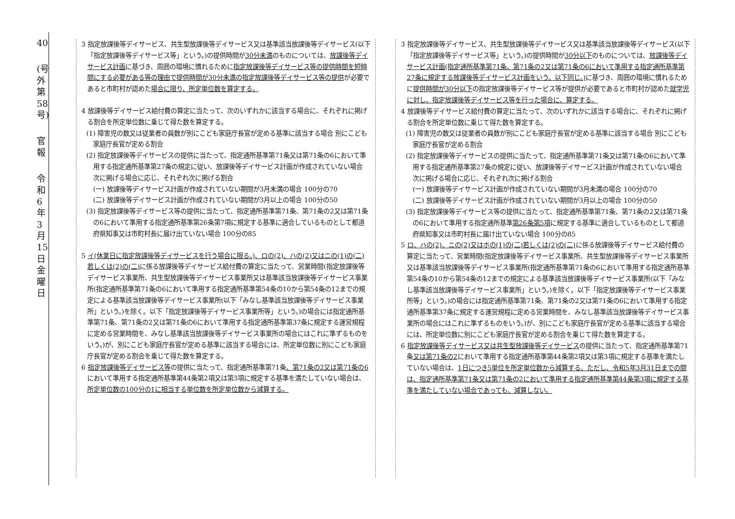40
(号外第58号)
官 報
令和6年3月15日 金曜日
3 指定放課後等デイサービス、共生型放課後等デイサービス又は基準該当放課後等デイサービス(以下「指定放課後等デイサービス等」という。)の提供時間が30分未満のものについては、放課後等デイサービス計画に基づき、周囲の環境に慣れるために指定放課後等デイサービス等の提供時間を短時間にする必要がある等の理由で提供時間が30分未満の指定放課後等デイサービス等の提供が必要であると市町村が認めた場合に限り、所定単位数を算定する。
4 放課後等デイサービス給付費の算定に当たって、次のいずれかに該当する場合に、それぞれに掲げる割合を所定単位数に乗じて得た数を算定する。
(1) 障害児の数又は従業者の員数が別にこども家庭庁長官が定める基準に該当する場合 別にこども家庭庁長官が定める割合
(2) 指定放課後等デイサービスの提供に当たって、指定通所基準第71条又は第71条の6において準用する指定通所基準第27条の規定に従い、放課後等デイサービス計画が作成されていない場合 次に掲げる場合に応じ、それぞれ次に掲げる割合
(一) 放課後等デイサービス計画が作成されていない期間が3月未満の場合 100分の70
(二) 放課後等デイサービス計画が作成されていない期間が3月以上の場合 100分の50
(3) 指定放課後等デイサービス等の提供に当たって、指定通所基準第71条、第71条の2又は第71条の6において準用する指定通所基準第26条第7項に規定する基準に適合しているものとして都道府県知事又は市町村長に届け出ていない場合 100分の85
5 イ(休業日に指定放課後等デイサービスを行う場合に限る。)、ロの(2)、ハの(2)又はニの(1)の(二)若しくは(2)の(二) に係る放課後等デイサービス給付費の算定に当たって、営業時間(指定放課後等デイサービス事業所、共生型放課後等デイサービス事業所又は基準該当放課後等デイサービス事業所(指定通所基準第71条の6において準用する指定通所基準第54条の10から第54条の12までの規定による基準該当放課後等デイサービス事業所(以下「みなし基準該当放課後等デイサービス事業所」という。)を除く。以下「指定放課後等デイサービス事業所等」という。)の場合には指定通所基準第71条、第71条の2又は第71条の6において準用する指定通所基準第37条に規定する運営規程に定める営業時間を、みなし基準該当放課後等デイサービス事業所の場合にはこれに準ずるものをいう。)が、別にこども家庭庁長官が定める基準に該当する場合には、所定単位数に別にこども家庭庁長官が定める割合を乗じて得た数を算定する。
6 指定放課後等デイサービス等の提供に当たって、指定通所基準第71条、第71条の2又は第71条の6において準用する指定通所基準第44条第2項又は第3項に規定する基準を満たしていない場合は、所定単位数の100分の1に相当する単位数を所定単位数から減算する。
3 指定放課後等デイサービス、共生型放課後等デイサービス又は基準該当放課後等デイサービス(以下「指定放課後等デイサービス等」という。)の提供時間が30分以下のものについては、放課後等デイサービス計画(指定通所基準第71条、第71条の2又は第71条の6において準用する指定通所基準第27条に規定する放課後等デイサービス計画をいう。以下同じ。) に基づき、周囲の環境に慣れるために提供時間が30分以下の指定放課後等デイサービス等が提供が必要であると市町村が認めた就学児に対し、指定放課後等デイサービス等を行った場合に、算定する。
4 放課後等デイサービス給付費の算定に当たって、次のいずれかに該当する場合に、それぞれに掲げる割合を所定単位数に乗じて得た数を算定する。
(1) 障害児の数又は従業者の員数が別にこども家庭庁長官が定める基準に該当する場合 別にこども家庭庁長官が定める割合
(2) 指定放課後等デイサービスの提供に当たって、指定通所基準第71条又は第71条の6において準用する指定通所基準第27条の規定に従い、放課後等デイサービス計画が作成されていない場合 次に掲げる場合に応じ、それぞれ次に掲げる割合
(一) 放課後等デイサービス計画が作成されていない期間が3月未満の場合 100分の70
(二) 放課後等デイサービス計画が作成されていない期間が3月以上の場合 100分の50
(3) 指定放課後等デイサービス等の提供に当たって、指定通所基準第71条、第71条の2又は第71条の6において準用する指定通所基準第26条第5項に規定する基準に適合しているものとして都道府県知事又は市町村長に届け出ていない場合 100分の85
5 ロ、ハの(2)、ニの(2)又はホの(1)の(二)若しくは(2)の(二) に係る放課後等デイサービス給付費の算定に当たって、営業時間(指定放課後等デイサービス事業所、共生型放課後等デイサービス事業所又は基準該当放課後等デイサービス事業所(指定通所基準第71条の6において準用する指定通所基準第54条の10から第54条の12までの規定による基準該当放課後等デイサービス事業所(以下「みなし基準該当放課後等デイサービス事業所」という。)を除く。以下「指定放課後等デイサービス事業所等」という。)の場合には指定通所基準第71条、第71条の2又は第71条の6において準用する指定通所基準第37条に規定する運営規程に定める営業時間を、みなし基準該当放課後等デイサービス事業所の場合にはこれに準ずるものをいう。)が、別にこども家庭庁長官が定める基準に該当する場合には、所定単位数に別にこども家庭庁長官が定める割合を乗じて得た数を算定する。
6 指定放課後等デイサービス又は共生型放課後等デイサービスの提供に当たって、指定通所基準第71条又は第71条の2において準用する指定通所基準第44条第2項又は第3項に規定する基準を満たしていない場合は、1日につき5単位を所定単位数から減算する。ただし、令和5年3月31日までの間は、指定通所基準第71条又は第71条の2において準用する指定通所基準第44条第3項に規定する基準を満たしていない場合であっても、減算しない。